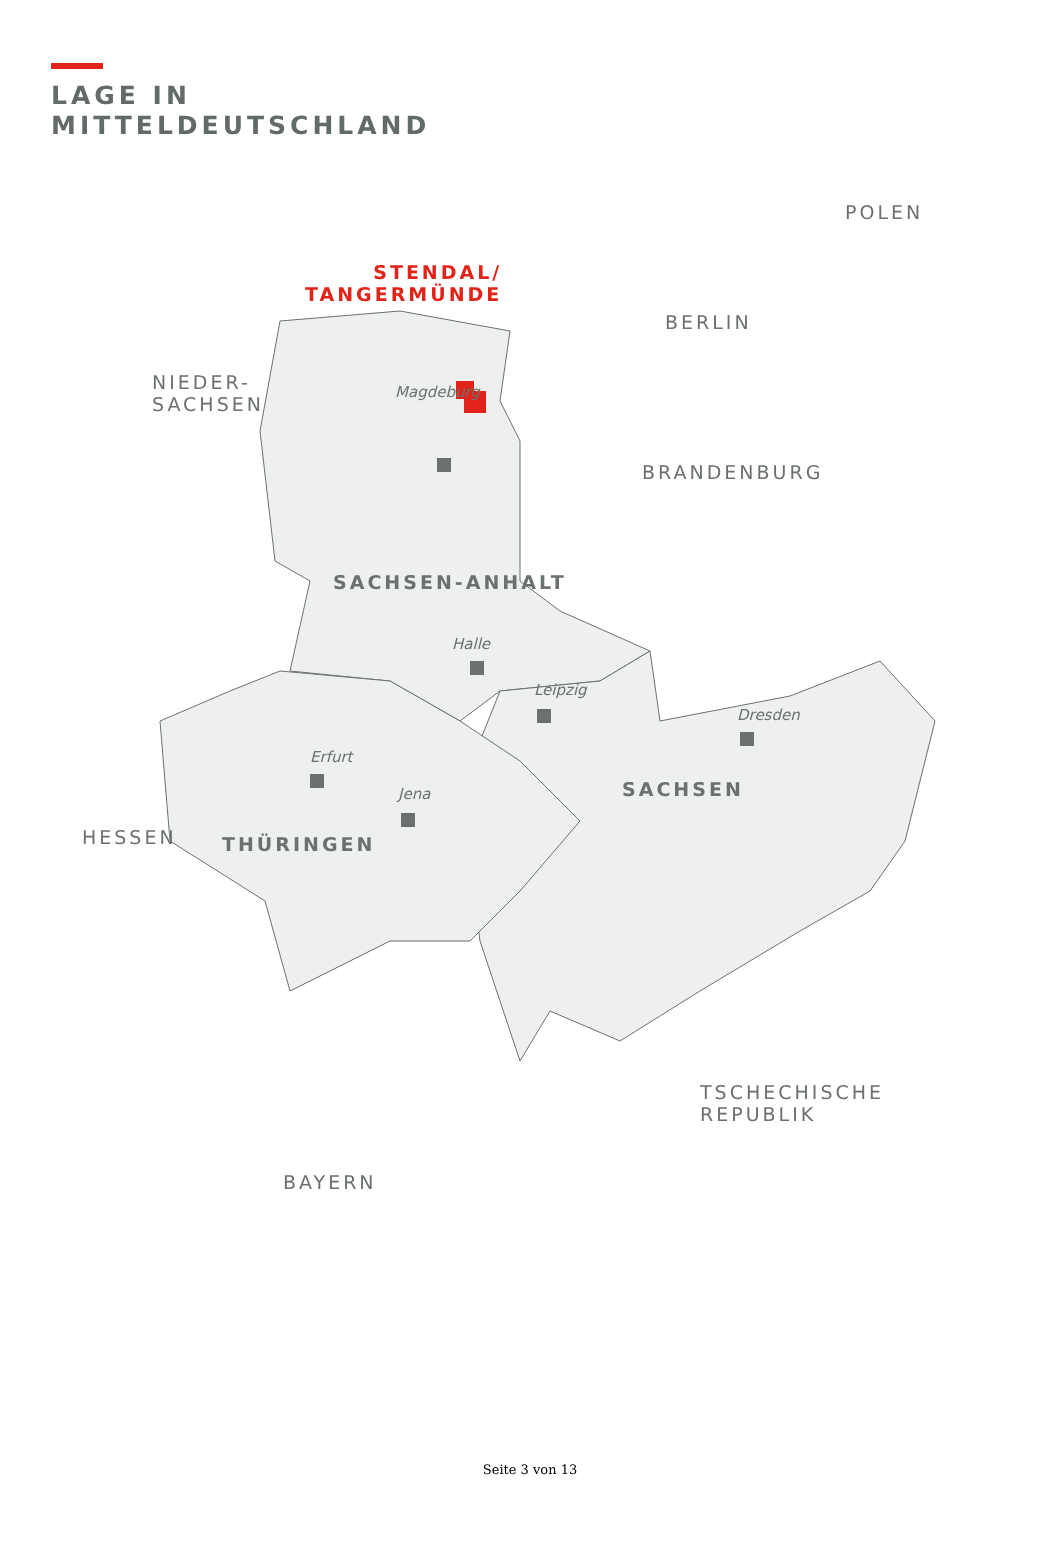LAGE IN
MITTELDEUTSCHLAND
STENDAL/
TANGERMÜNDE
POLEN
BERLIN
NIEDER-
SACHSEN
Magdeburg
BRANDENBURG
SACHSEN-ANHALT
Halle
Leipzig
Dresden
HESSEN
Erfurt
SACHSEN
Jena
THÜRINGEN
TSCHECHISCHE
REPUBLIK
BAYERN
Seite 3 von 13